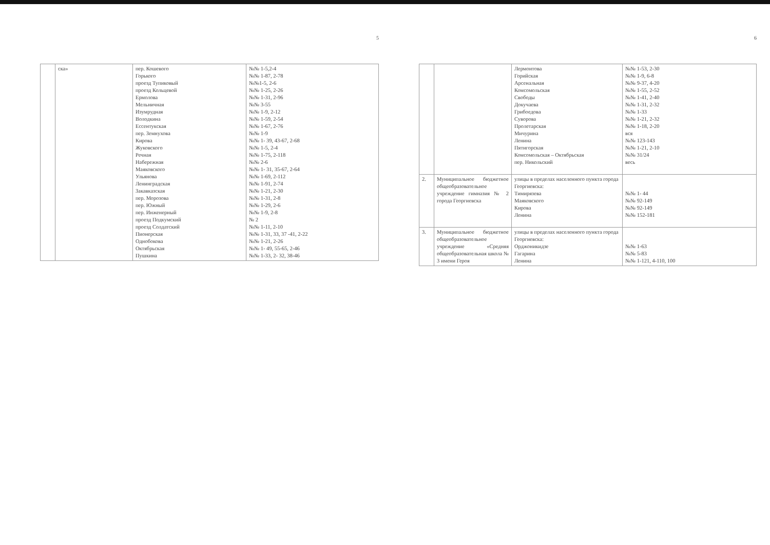5
| | ска» | пер. Кошевого Горького проезд Тупиковый проезд Кольцевой Ермолова Мельничная Изумрудная Володкина Ессентукская пер. Земнухова Кирова Жуковского Речная Набережная Маяковского Ульянова Ленинградская Закавказская пер. Морозова пер. Южный пер. Инженерный проезд Подкумский проезд Солдатский Пионерская Однобокова Октябрьская Пушкина | №№ 1-5,2-4 №№ 1-87, 2-78 №№1-5, 2-6 №№ 1-25, 2-26 №№ 1-31, 2-96 №№ 3-55 №№ 1-9, 2-12 №№ 1-59, 2-54 №№ 1-67, 2-76 №№ 1-9 №№ 1- 39, 43-67, 2-68 №№ 1-5, 2-4 №№ 1-75, 2-118 №№ 2-6 №№ 1- 31, 35-67, 2-64 №№ 1-69, 2-112 №№ 1-91, 2-74 №№ 1-21, 2-30 №№ 1-31, 2-8 №№ 1-29, 2-6 №№ 1-9, 2-8 № 2 №№ 1-11, 2-10 №№ 1-31, 33, 37 -41, 2-22 №№ 1-21, 2-26 №№ 1- 49, 55-65, 2-46 №№ 1-33, 2- 32, 38-46 |
6
| | | Лермонтова Горийская Арсенальная Комсомольская Свободы Докучаева Грибоедова Суворова Пролетарская Мичурина Ленина Пятигорская Комсомольская – Октябрьская пер. Никольский | №№ 1-53, 2-30 №№ 1-9, 6-8 №№ 9-37, 4-20 №№ 1-55, 2-52 №№ 1-41, 2-40 №№ 1-31, 2-32 №№ 1-33 №№ 1-21, 2-32 №№ 1-18, 2-20 вся №№ 123-143 №№ 1-21, 2-10 №№ 31/24 весь |
| 2. | Муниципальное бюджетное общеобразовательное учреждение гимназия № 2 города Георгиевска | улицы в пределах населенного пункта города Георгиевска: Тимирязева Маяковского Кирова Ленина | №№ 1- 44 №№ 92-149 №№ 92-149 №№ 152-181 |
| 3. | Муниципальное бюджетное общеобразовательное учреждение «Средняя общеобразовательная школа № 3 имени Героя | улицы в пределах населенного пункта города Георгиевска: Орджоникидзе Гагарина Ленина | №№ 1-63 №№ 5-83 №№ 1-121, 4-110, 100 |